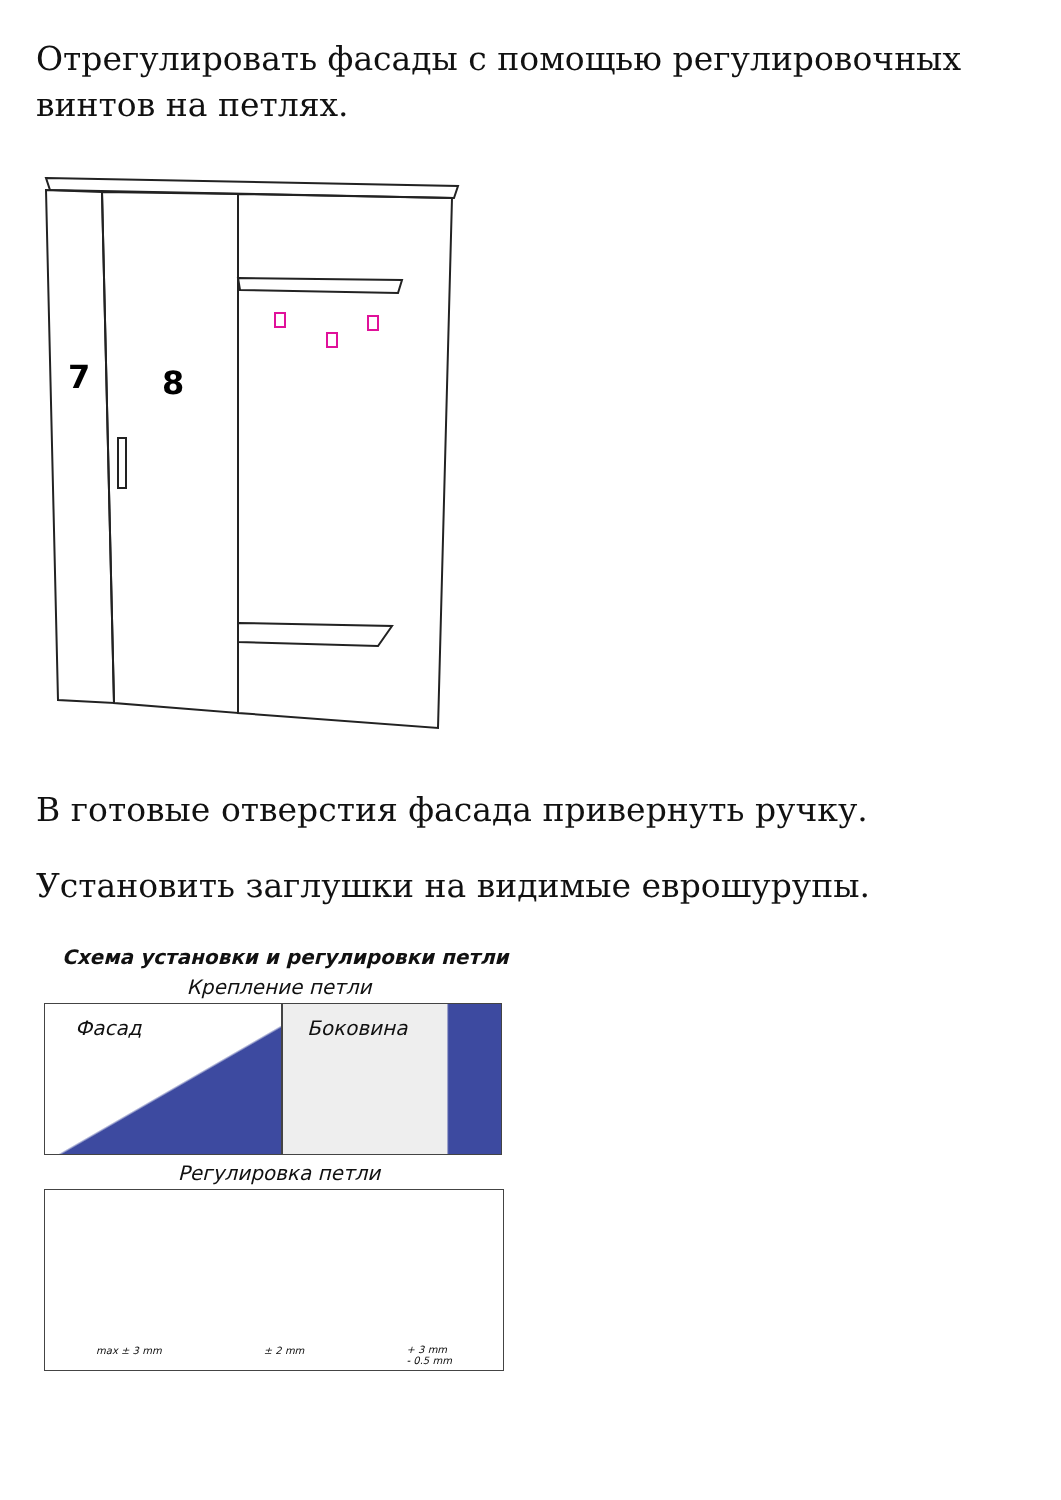Отрегулировать фасады с помощью регулировочных винтов на петлях.
7
8
В готовые отверстия фасада привернуть ручку.
Установить заглушки на видимые еврошурупы.
Схема установки и регулировки петли
Крепление петли
Фасад Боковина
Регулировка петли
max ± 3 mm ± 2 mm + 3 mm
- 0.5 mm